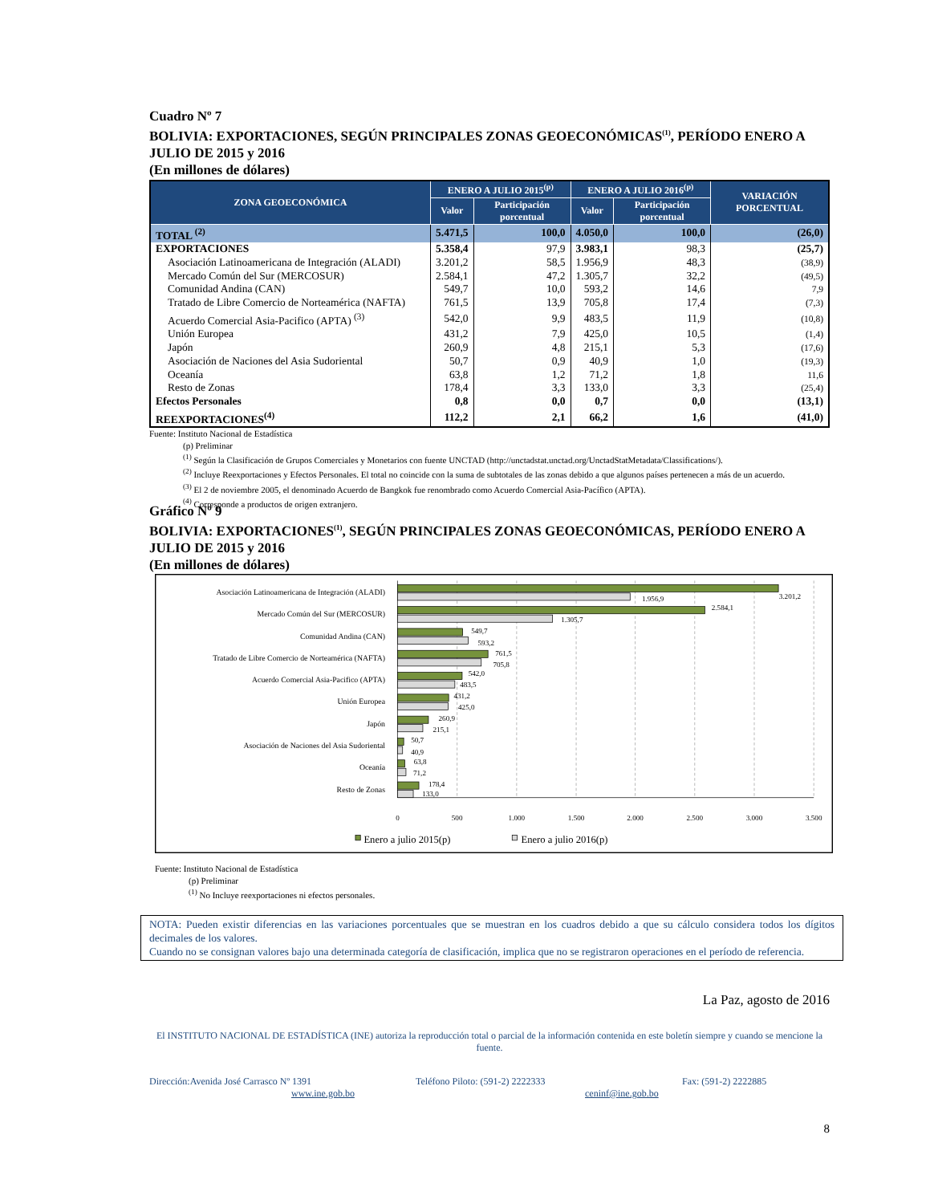Cuadro Nº 7
BOLIVIA: EXPORTACIONES, SEGÚN PRINCIPALES ZONAS GEOECONÓMICAS<sup>(1)</sup>, PERÍODO ENERO A JULIO DE 2015 y 2016
(En millones de dólares)
| ZONA GEOECONÓMICA | ENERO A JULIO 2015<sup>(p)</sup> | | ENERO A JULIO 2016<sup>(p)</sup> | | VARIACIÓN PORCENTUAL |
| --- | --- | --- | --- | --- | --- |
| | Valor | Participación porcentual | Valor | Participación porcentual | |
| TOTAL <sup>(2)</sup> | 5.471,5 | 100,0 | 4.050,0 | 100,0 | (26,0) |
| EXPORTACIONES | 5.358,4 | 97,9 | 3.983,1 | 98,3 | (25,7) |
| Asociación Latinoamericana de Integración (ALADI) | 3.201,2 | 58,5 | 1.956,9 | 48,3 | (38,9) |
| Mercado Común del Sur (MERCOSUR) | 2.584,1 | 47,2 | 1.305,7 | 32,2 | (49,5) |
| Comunidad Andina (CAN) | 549,7 | 10,0 | 593,2 | 14,6 | 7,9 |
| Tratado de Libre Comercio de Norteamérica (NAFTA) | 761,5 | 13,9 | 705,8 | 17,4 | (7,3) |
| Acuerdo Comercial Asia-Pacifico (APTA) <sup>(3)</sup> | 542,0 | 9,9 | 483,5 | 11,9 | (10,8) |
| Unión Europea | 431,2 | 7,9 | 425,0 | 10,5 | (1,4) |
| Japón | 260,9 | 4,8 | 215,1 | 5,3 | (17,6) |
| Asociación de Naciones del Asia Sudoriental | 50,7 | 0,9 | 40,9 | 1,0 | (19,3) |
| Oceanía | 63,8 | 1,2 | 71,2 | 1,8 | 11,6 |
| Resto de Zonas | 178,4 | 3,3 | 133,0 | 3,3 | (25,4) |
| Efectos Personales | 0,8 | 0,0 | 0,7 | 0,0 | (13,1) |
| REEXPORTACIONES<sup>(4)</sup> | 112,2 | 2,1 | 66,2 | 1,6 | (41,0) |
Fuente: Instituto Nacional de Estadística
(p) Preliminar
<sup>(1)</sup> Según la Clasificación de Grupos Comerciales y Monetarios con fuente UNCTAD (http://unctadstat.unctad.org/UnctadStatMetadata/Classifications/).
<sup>(2)</sup> Incluye Reexportaciones y Efectos Personales. El total no coincide con la suma de subtotales de las zonas debido a que algunos países pertenecen a más de un acuerdo.
<sup>(3)</sup> El 2 de noviembre 2005, el denominado Acuerdo de Bangkok fue renombrado como Acuerdo Comercial Asia-Pacífico (APTA).
<sup>(4)</sup> Corresponde a productos de origen extranjero.
Gráfico Nº 9
BOLIVIA: EXPORTACIONES<sup>(1)</sup>, SEGÚN PRINCIPALES ZONAS GEOECONÓMICAS, PERÍODO ENERO A JULIO DE 2015 y 2016
(En millones de dólares)
Asociación Latinoamericana de Integración (ALADI)
Mercado Común del Sur (MERCOSUR)
Comunidad Andina (CAN)
Tratado de Libre Comercio de Norteamérica (NAFTA)
Acuerdo Comercial Asia-Pacifico (APTA)
Unión Europea
Japón
Asociación de Naciones del Asia Sudoriental
Oceanía
Resto de Zonas
3.201,2
1.956,9
2.584,1
1.305,7
549,7
593,2
761,5
705,8
542,0
483,5
431,2
425,0
260,9
215,1
50,7
40,9
63,8
71,2
178,4
133,0
0
500
1.000
1.500
2.000
2.500
3.000
3.500
Enero a julio 2015(p)
Enero a julio 2016(p)
Fuente: Instituto Nacional de Estadística
(p) Preliminar
<sup>(1)</sup> No Incluye reexportaciones ni efectos personales.
NOTA: Pueden existir diferencias en las variaciones porcentuales que se muestran en los cuadros debido a que su cálculo considera todos los dígitos decimales de los valores.
Cuando no se consignan valores bajo una determinada categoría de clasificación, implica que no se registraron operaciones en el período de referencia.
La Paz, agosto de 2016
El INSTITUTO NACIONAL DE ESTADÍSTICA (INE) autoriza la reproducción total o parcial de la información contenida en este boletín siempre y cuando se mencione la fuente.
Dirección:Avenida José Carrasco Nº 1391 Teléfono Piloto: (591-2) 2222333 Fax: (591-2) 2222885
www.ine.gob.bo ceninf@ine.gob.bo
8